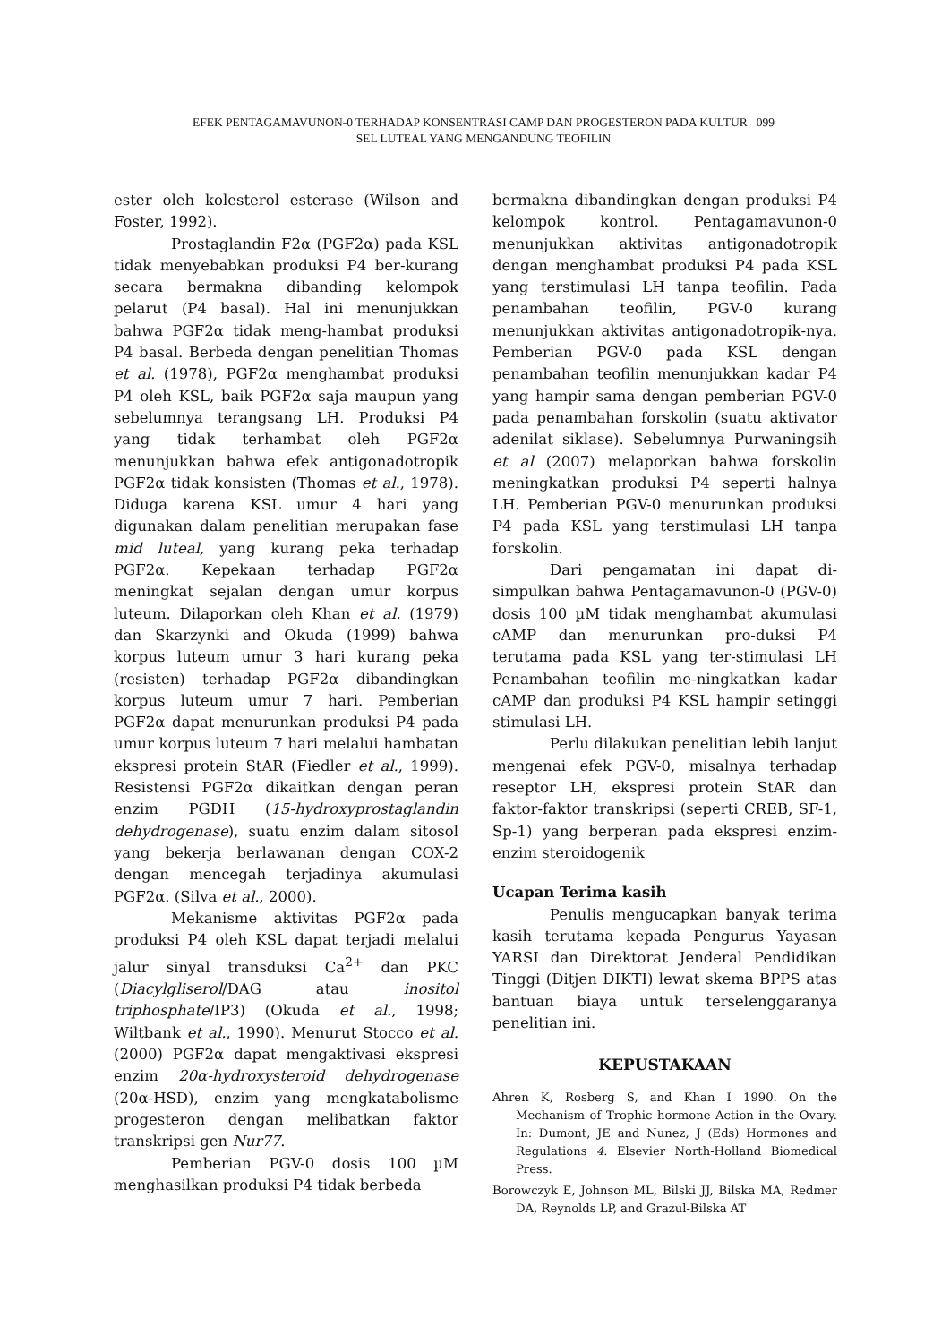EFEK PENTAGAMAVUNON-0 TERHADAP KONSENTRASI CAMP DAN PROGESTERON PADA KULTUR 099
SEL LUTEAL YANG MENGANDUNG TEOFILIN
ester oleh kolesterol esterase (Wilson and Foster, 1992).
Prostaglandin F2α (PGF2α) pada KSL tidak menyebabkan produksi P4 ber-kurang secara bermakna dibanding kelompok pelarut (P4 basal). Hal ini menunjukkan bahwa PGF2α tidak meng-hambat produksi P4 basal. Berbeda dengan penelitian Thomas et al. (1978), PGF2α menghambat produksi P4 oleh KSL, baik PGF2α saja maupun yang sebelumnya terangsang LH. Produksi P4 yang tidak terhambat oleh PGF2α menunjukkan bahwa efek antigonadotropik PGF2α tidak konsisten (Thomas et al., 1978). Diduga karena KSL umur 4 hari yang digunakan dalam penelitian merupakan fase mid luteal, yang kurang peka terhadap PGF2α. Kepekaan terhadap PGF2α meningkat sejalan dengan umur korpus luteum. Dilaporkan oleh Khan et al. (1979) dan Skarzynki and Okuda (1999) bahwa korpus luteum umur 3 hari kurang peka (resisten) terhadap PGF2α dibandingkan korpus luteum umur 7 hari. Pemberian PGF2α dapat menurunkan produksi P4 pada umur korpus luteum 7 hari melalui hambatan ekspresi protein StAR (Fiedler et al., 1999). Resistensi PGF2α dikaitkan dengan peran enzim PGDH (15-hydroxyprostaglandin dehydrogenase), suatu enzim dalam sitosol yang bekerja berlawanan dengan COX-2 dengan mencegah terjadinya akumulasi PGF2α. (Silva et al., 2000).
Mekanisme aktivitas PGF2α pada produksi P4 oleh KSL dapat terjadi melalui jalur sinyal transduksi Ca<sup>2+</sup> dan PKC (Diacylgliserol/DAG atau inositol triphosphate/IP3) (Okuda et al., 1998; Wiltbank et al., 1990). Menurut Stocco et al. (2000) PGF2α dapat mengaktivasi ekspresi enzim 20α-hydroxysteroid dehydrogenase (20α-HSD), enzim yang mengkatabolisme progesteron dengan melibatkan faktor transkripsi gen Nur77.
Pemberian PGV-0 dosis 100 µM menghasilkan produksi P4 tidak berbeda
bermakna dibandingkan dengan produksi P4 kelompok kontrol. Pentagamavunon-0 menunjukkan aktivitas antigonadotropik dengan menghambat produksi P4 pada KSL yang terstimulasi LH tanpa teofilin. Pada penambahan teofilin, PGV-0 kurang menunjukkan aktivitas antigonadotropik-nya. Pemberian PGV-0 pada KSL dengan penambahan teofilin menunjukkan kadar P4 yang hampir sama dengan pemberian PGV-0 pada penambahan forskolin (suatu aktivator adenilat siklase). Sebelumnya Purwaningsih et al (2007) melaporkan bahwa forskolin meningkatkan produksi P4 seperti halnya LH. Pemberian PGV-0 menurunkan produksi P4 pada KSL yang terstimulasi LH tanpa forskolin.
Dari pengamatan ini dapat di-simpulkan bahwa Pentagamavunon-0 (PGV-0) dosis 100 µM tidak menghambat akumulasi cAMP dan menurunkan pro-duksi P4 terutama pada KSL yang ter-stimulasi LH Penambahan teofilin me-ningkatkan kadar cAMP dan produksi P4 KSL hampir setinggi stimulasi LH.
Perlu dilakukan penelitian lebih lanjut mengenai efek PGV-0, misalnya terhadap reseptor LH, ekspresi protein StAR dan faktor-faktor transkripsi (seperti CREB, SF-1, Sp-1) yang berperan pada ekspresi enzim-enzim steroidogenik
Ucapan Terima kasih
Penulis mengucapkan banyak terima kasih terutama kepada Pengurus Yayasan YARSI dan Direktorat Jenderal Pendidikan Tinggi (Ditjen DIKTI) lewat skema BPPS atas bantuan biaya untuk terselenggaranya penelitian ini.
KEPUSTAKAAN
Ahren K, Rosberg S, and Khan I 1990. On the Mechanism of Trophic hormone Action in the Ovary. In: Dumont, JE and Nunez, J (Eds) Hormones and Regulations 4. Elsevier North-Holland Biomedical Press.
Borowczyk E, Johnson ML, Bilski JJ, Bilska MA, Redmer DA, Reynolds LP, and Grazul-Bilska AT